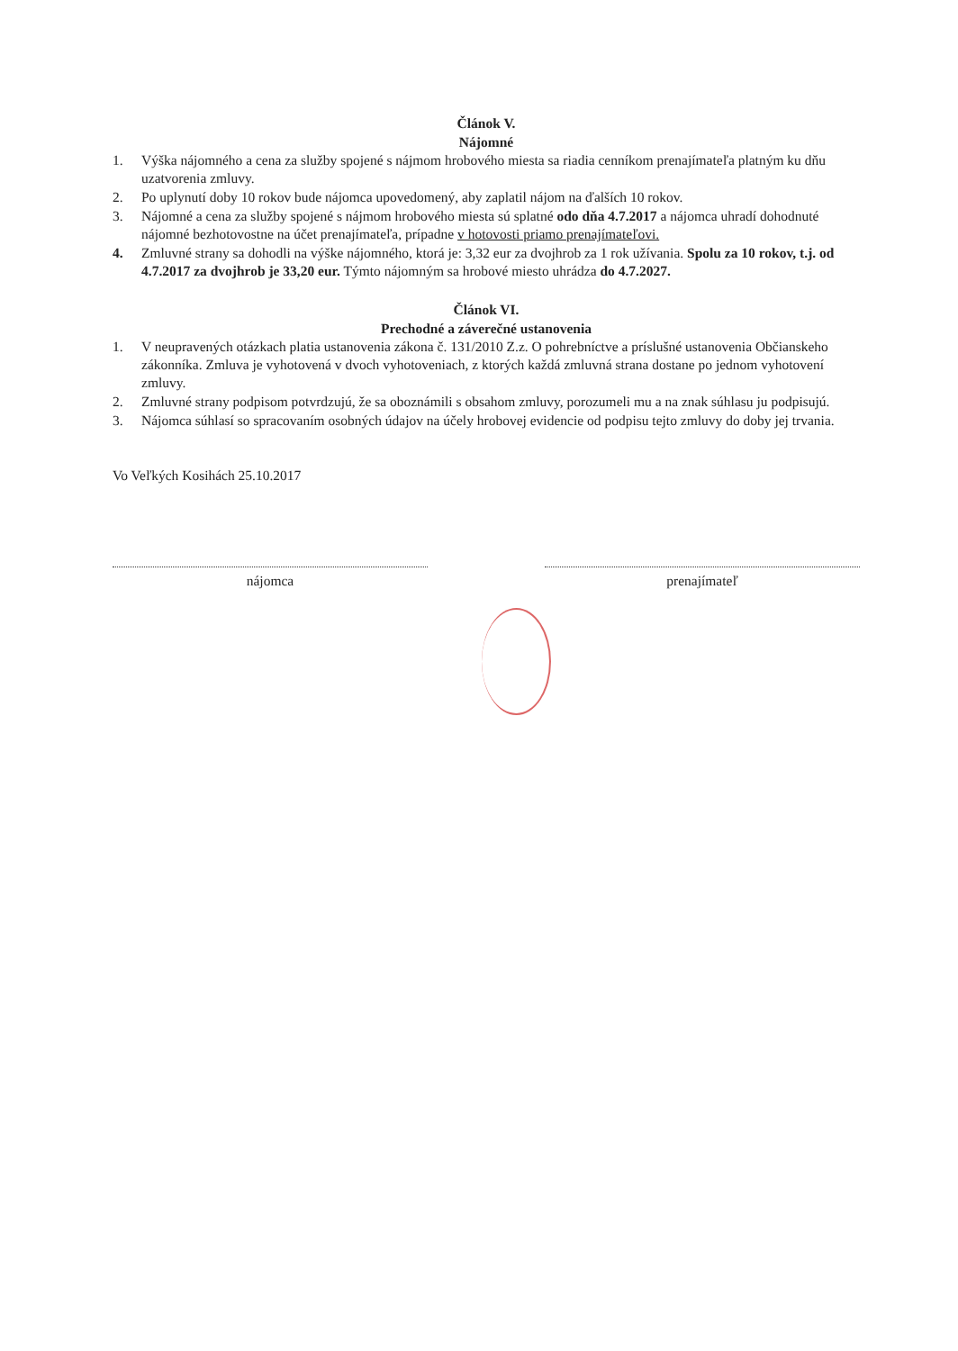Článok V.
Nájomné
1. Výška nájomného a cena za služby spojené s nájmom hrobového miesta sa riadia cenníkom prenajímateľa platným ku dňu uzatvorenia zmluvy.
2. Po uplynutí doby 10 rokov bude nájomca upovedomený, aby zaplatil nájom na ďalších 10 rokov.
3. Nájomné a cena za služby spojené s nájmom hrobového miesta sú splatné odo dňa 4.7.2017 a nájomca uhradí dohodnuté nájomné bezhotovostne na účet prenajímateľa, prípadne v hotovosti priamo prenajímateľovi.
4. Zmluvné strany sa dohodli na výške nájomného, ktorá je: 3,32 eur za dvojhrob za 1 rok užívania. Spolu za 10 rokov, t.j. od 4.7.2017 za dvojhrob je 33,20 eur. Týmto nájomným sa hrobové miesto uhrádza do 4.7.2027.
Článok VI.
Prechodné a záverečné ustanovenia
1. V neupravených otázkach platia ustanovenia zákona č. 131/2010 Z.z. O pohrebníctve a príslušné ustanovenia Občianskeho zákonníka. Zmluva je vyhotovená v dvoch vyhotoveniach, z ktorých každá zmluvná strana dostane po jednom vyhotovení zmluvy.
2. Zmluvné strany podpisom potvrdzujú, že sa oboznámili s obsahom zmluvy, porozumeli mu a na znak súhlasu ju podpisujú.
3. Nájomca súhlasí so spracovaním osobných údajov na účely hrobovej evidencie od podpisu tejto zmluvy do doby jej trvania.
Vo Veľkých Kosihách 25.10.2017
nájomca prenajímateľ